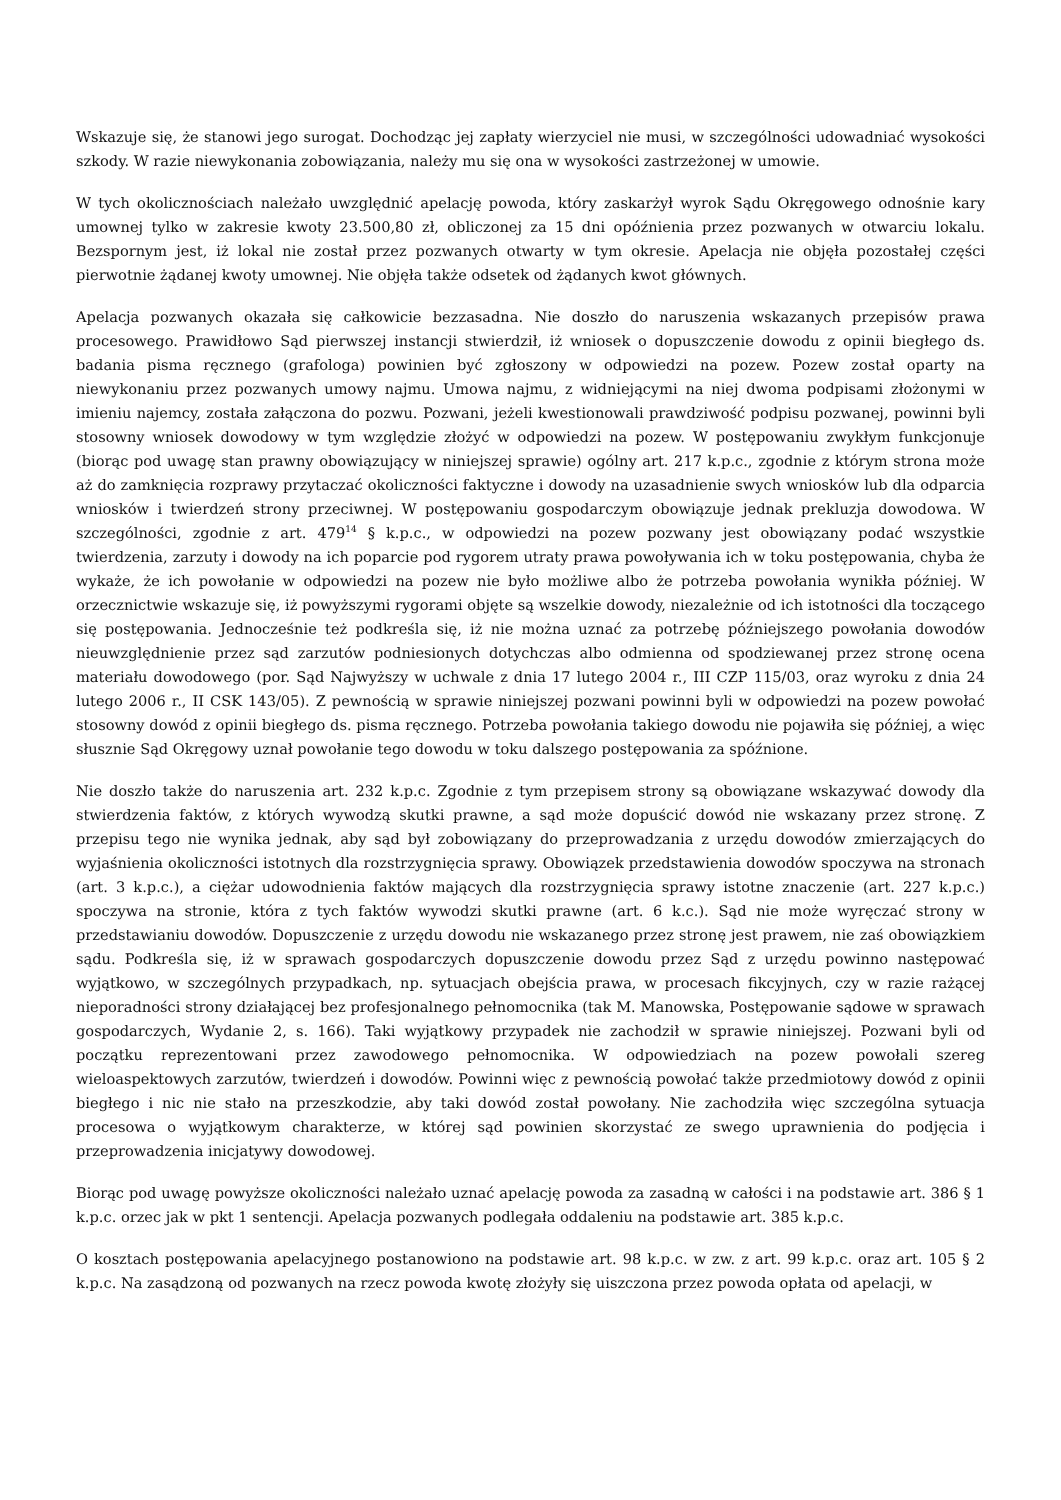Wskazuje się, że stanowi jego surogat. Dochodząc jej zapłaty wierzyciel nie musi, w szczególności udowadniać wysokości szkody. W razie niewykonania zobowiązania, należy mu się ona w wysokości zastrzeżonej w umowie.
W tych okolicznościach należało uwzględnić apelację powoda, który zaskarżył wyrok Sądu Okręgowego odnośnie kary umownej tylko w zakresie kwoty 23.500,80 zł, obliczonej za 15 dni opóźnienia przez pozwanych w otwarciu lokalu. Bezspornym jest, iż lokal nie został przez pozwanych otwarty w tym okresie. Apelacja nie objęła pozostałej części pierwotnie żądanej kwoty umownej. Nie objęła także odsetek od żądanych kwot głównych.
Apelacja pozwanych okazała się całkowicie bezzasadna. Nie doszło do naruszenia wskazanych przepisów prawa procesowego. Prawidłowo Sąd pierwszej instancji stwierdził, iż wniosek o dopuszczenie dowodu z opinii biegłego ds. badania pisma ręcznego (grafologa) powinien być zgłoszony w odpowiedzi na pozew. Pozew został oparty na niewykonaniu przez pozwanych umowy najmu. Umowa najmu, z widniejącymi na niej dwoma podpisami złożonymi w imieniu najemcy, została załączona do pozwu. Pozwani, jeżeli kwestionowali prawdziwość podpisu pozwanej, powinni byli stosowny wniosek dowodowy w tym względzie złożyć w odpowiedzi na pozew. W postępowaniu zwykłym funkcjonuje (biorąc pod uwagę stan prawny obowiązujący w niniejszej sprawie) ogólny art. 217 k.p.c., zgodnie z którym strona może aż do zamknięcia rozprawy przytaczać okoliczności faktyczne i dowody na uzasadnienie swych wniosków lub dla odparcia wniosków i twierdzeń strony przeciwnej. W postępowaniu gospodarczym obowiązuje jednak prekluzja dowodowa. W szczególności, zgodnie z art. 479<sup>14</sup> § k.p.c., w odpowiedzi na pozew pozwany jest obowiązany podać wszystkie twierdzenia, zarzuty i dowody na ich poparcie pod rygorem utraty prawa powoływania ich w toku postępowania, chyba że wykaże, że ich powołanie w odpowiedzi na pozew nie było możliwe albo że potrzeba powołania wynikła później. W orzecznictwie wskazuje się, iż powyższymi rygorami objęte są wszelkie dowody, niezależnie od ich istotności dla toczącego się postępowania. Jednocześnie też podkreśla się, iż nie można uznać za potrzebę późniejszego powołania dowodów nieuwzględnienie przez sąd zarzutów podniesionych dotychczas albo odmienna od spodziewanej przez stronę ocena materiału dowodowego (por. Sąd Najwyższy w uchwale z dnia 17 lutego 2004 r., III CZP 115/03, oraz wyroku z dnia 24 lutego 2006 r., II CSK 143/05). Z pewnością w sprawie niniejszej pozwani powinni byli w odpowiedzi na pozew powołać stosowny dowód z opinii biegłego ds. pisma ręcznego. Potrzeba powołania takiego dowodu nie pojawiła się później, a więc słusznie Sąd Okręgowy uznał powołanie tego dowodu w toku dalszego postępowania za spóźnione.
Nie doszło także do naruszenia art. 232 k.p.c. Zgodnie z tym przepisem strony są obowiązane wskazywać dowody dla stwierdzenia faktów, z których wywodzą skutki prawne, a sąd może dopuścić dowód nie wskazany przez stronę. Z przepisu tego nie wynika jednak, aby sąd był zobowiązany do przeprowadzania z urzędu dowodów zmierzających do wyjaśnienia okoliczności istotnych dla rozstrzygnięcia sprawy. Obowiązek przedstawienia dowodów spoczywa na stronach (art. 3 k.p.c.), a ciężar udowodnienia faktów mających dla rozstrzygnięcia sprawy istotne znaczenie (art. 227 k.p.c.) spoczywa na stronie, która z tych faktów wywodzi skutki prawne (art. 6 k.c.). Sąd nie może wyręczać strony w przedstawianiu dowodów. Dopuszczenie z urzędu dowodu nie wskazanego przez stronę jest prawem, nie zaś obowiązkiem sądu. Podkreśla się, iż w sprawach gospodarczych dopuszczenie dowodu przez Sąd z urzędu powinno następować wyjątkowo, w szczególnych przypadkach, np. sytuacjach obejścia prawa, w procesach fikcyjnych, czy w razie rażącej nieporadności strony działającej bez profesjonalnego pełnomocnika (tak M. Manowska, Postępowanie sądowe w sprawach gospodarczych, Wydanie 2, s. 166). Taki wyjątkowy przypadek nie zachodził w sprawie niniejszej. Pozwani byli od początku reprezentowani przez zawodowego pełnomocnika. W odpowiedziach na pozew powołali szereg wieloaspektowych zarzutów, twierdzeń i dowodów. Powinni więc z pewnością powołać także przedmiotowy dowód z opinii biegłego i nic nie stało na przeszkodzie, aby taki dowód został powołany. Nie zachodziła więc szczególna sytuacja procesowa o wyjątkowym charakterze, w której sąd powinien skorzystać ze swego uprawnienia do podjęcia i przeprowadzenia inicjatywy dowodowej.
Biorąc pod uwagę powyższe okoliczności należało uznać apelację powoda za zasadną w całości i na podstawie art. 386 § 1 k.p.c. orzec jak w pkt 1 sentencji. Apelacja pozwanych podlegała oddaleniu na podstawie art. 385 k.p.c.
O kosztach postępowania apelacyjnego postanowiono na podstawie art. 98 k.p.c. w zw. z art. 99 k.p.c. oraz art. 105 § 2 k.p.c. Na zasądzoną od pozwanych na rzecz powoda kwotę złożyły się uiszczona przez powoda opłata od apelacji, w